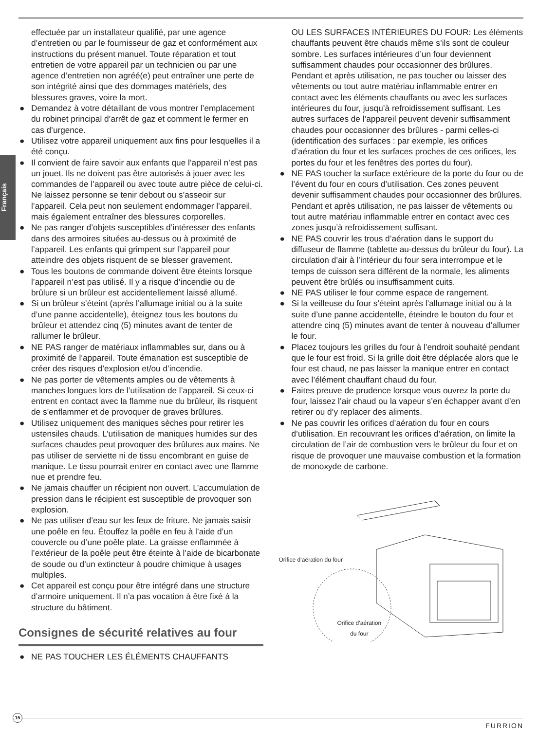Français
effectuée par un installateur qualifié, par une agence d’entretien ou par le fournisseur de gaz et conformément aux instructions du présent manuel. Toute réparation et tout entretien de votre appareil par un technicien ou par une agence d’entretien non agréé(e) peut entraîner une perte de son intégrité ainsi que des dommages matériels, des blessures graves, voire la mort.
● Demandez à votre détaillant de vous montrer l’emplacement du robinet principal d’arrêt de gaz et comment le fermer en cas d’urgence.
● Utilisez votre appareil uniquement aux fins pour lesquelles il a été conçu.
● Il convient de faire savoir aux enfants que l’appareil n’est pas un jouet. Ils ne doivent pas être autorisés à jouer avec les commandes de l’appareil ou avec toute autre pièce de celui-ci. Ne laissez personne se tenir debout ou s’asseoir sur l’appareil. Cela peut non seulement endommager l’appareil, mais également entraîner des blessures corporelles.
● Ne pas ranger d’objets susceptibles d’intéresser des enfants dans des armoires situées au-dessus ou à proximité de l’appareil. Les enfants qui grimpent sur l’appareil pour atteindre des objets risquent de se blesser gravement.
● Tous les boutons de commande doivent être éteints lorsque l’appareil n’est pas utilisé. Il y a risque d’incendie ou de brûlure si un brûleur est accidentellement laissé allumé.
● Si un brûleur s’éteint (après l’allumage initial ou à la suite d’une panne accidentelle), éteignez tous les boutons du brûleur et attendez cinq (5) minutes avant de tenter de rallumer le brûleur.
● NE PAS ranger de matériaux inflammables sur, dans ou à proximité de l’appareil. Toute émanation est susceptible de créer des risques d’explosion et/ou d’incendie.
● Ne pas porter de vêtements amples ou de vêtements à manches longues lors de l’utilisation de l’appareil. Si ceux-ci entrent en contact avec la flamme nue du brûleur, ils risquent de s’enflammer et de provoquer de graves brûlures.
● Utilisez uniquement des maniques sèches pour retirer les ustensiles chauds. L’utilisation de maniques humides sur des surfaces chaudes peut provoquer des brûlures aux mains. Ne pas utiliser de serviette ni de tissu encombrant en guise de manique. Le tissu pourrait entrer en contact avec une flamme nue et prendre feu.
● Ne jamais chauffer un récipient non ouvert. L’accumulation de pression dans le récipient est susceptible de provoquer son explosion.
● Ne pas utiliser d’eau sur les feux de friture. Ne jamais saisir une poêle en feu. Étouffez la poêle en feu à l’aide d’un couvercle ou d’une poêle plate. La graisse enflammée à l’extérieur de la poêle peut être éteinte à l’aide de bicarbonate de soude ou d’un extincteur à poudre chimique à usages multiples.
● Cet appareil est conçu pour être intégré dans une structure d’armoire uniquement. Il n’a pas vocation à être fixé à la structure du bâtiment.
Consignes de sécurité relatives au four
● NE PAS TOUCHER LES ÉLÉMENTS CHAUFFANTS
OU LES SURFACES INTÉRIEURES DU FOUR: Les éléments chauffants peuvent être chauds même s’ils sont de couleur sombre. Les surfaces intérieures d’un four deviennent suffisamment chaudes pour occasionner des brûlures. Pendant et après utilisation, ne pas toucher ou laisser des vêtements ou tout autre matériau inflammable entrer en contact avec les éléments chauffants ou avec les surfaces intérieures du four, jusqu’à refroidissement suffisant. Les autres surfaces de l’appareil peuvent devenir suffisamment chaudes pour occasionner des brûlures - parmi celles-ci (identification des surfaces : par exemple, les orifices d’aération du four et les surfaces proches de ces orifices, les portes du four et les fenêtres des portes du four).
● NE PAS toucher la surface extérieure de la porte du four ou de l’évent du four en cours d’utilisation. Ces zones peuvent devenir suffisamment chaudes pour occasionner des brûlures. Pendant et après utilisation, ne pas laisser de vêtements ou tout autre matériau inflammable entrer en contact avec ces zones jusqu’à refroidissement suffisant.
● NE PAS couvrir les trous d’aération dans le support du diffuseur de flamme (tablette au-dessus du brûleur du four). La circulation d’air à l’intérieur du four sera interrompue et le temps de cuisson sera différent de la normale, les aliments peuvent être brûlés ou insuffisamment cuits.
● NE PAS utiliser le four comme espace de rangement.
● Si la veilleuse du four s’éteint après l’allumage initial ou à la suite d’une panne accidentelle, éteindre le bouton du four et attendre cinq (5) minutes avant de tenter à nouveau d’allumer le four.
● Placez toujours les grilles du four à l’endroit souhaité pendant que le four est froid. Si la grille doit être déplacée alors que le four est chaud, ne pas laisser la manique entrer en contact avec l’élément chauffant chaud du four.
● Faites preuve de prudence lorsque vous ouvrez la porte du four, laissez l’air chaud ou la vapeur s’en échapper avant d’en retirer ou d’y replacer des aliments.
● Ne pas couvrir les orifices d’aération du four en cours d’utilisation. En recouvrant les orifices d’aération, on limite la circulation de l’air de combustion vers le brûleur du four et on risque de provoquer une mauvaise combustion et la formation de monoxyde de carbone.
Orifice d’aération du four
Orifice d’aération
du four
15
FURRION